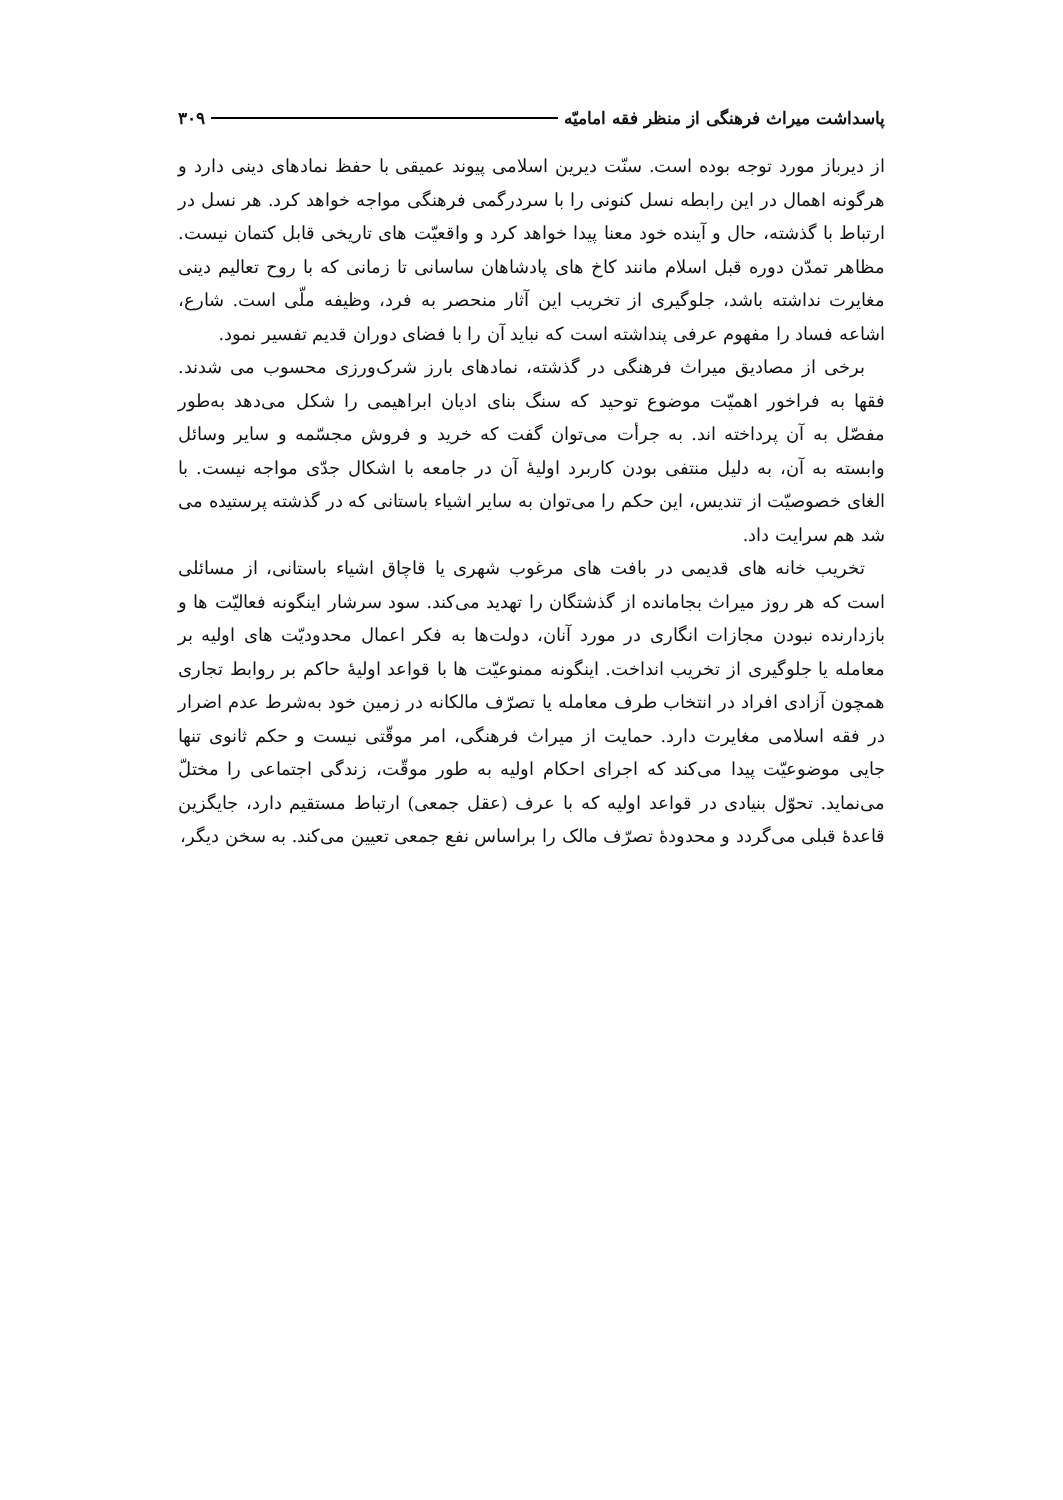پاسداشت میراث فرهنگی از منظر فقه امامیّه ۳۰۹
از دیرباز مورد توجه بوده است. سنّت دیرین اسلامی پیوند عمیقی با حفظ نمادهای دینی دارد و هرگونه اهمال در این رابطه نسل کنونی را با سردرگمی فرهنگی مواجه خواهد کرد. هر نسل در ارتباط با گذشته، حال و آینده خود معنا پیدا خواهد کرد و واقعیّت های تاریخی قابل کتمان نیست. مظاهر تمدّن دوره قبل اسلام مانند کاخ های پادشاهان ساسانی تا زمانی که با روح تعالیم دینی مغایرت نداشته باشد، جلوگیری از تخریب این آثار منحصر به فرد، وظیفه ملّی است. شارع، اشاعه فساد را مفهوم عرفی پنداشته است که نباید آن را با فضای دوران قدیم تفسیر نمود.
برخی از مصادیق میراث فرهنگی در گذشته، نمادهای بارز شرک‌ورزی محسوب می شدند. فقها به فراخور اهمیّت موضوع توحید که سنگ بنای ادیان ابراهیمی را شکل می‌دهد به‌طور مفصّل به آن پرداخته اند. به جرأت می‌توان گفت که خرید و فروش مجسّمه و سایر وسائل وابسته به آن، به دلیل منتفی بودن کاربرد اولیهٔ آن در جامعه با اشکال جدّی مواجه نیست. با الغای خصوصیّت از تندیس، این حکم را می‌توان به سایر اشیاء باستانی که در گذشته پرستیده می شد هم سرایت داد.
تخریب خانه های قدیمی در بافت های مرغوب شهری یا قاچاق اشیاء باستانی، از مسائلی است که هر روز میراث بجامانده از گذشتگان را تهدید می‌کند. سود سرشار اینگونه فعالیّت ها و بازدارنده نبودن مجازات انگاری در مورد آنان، دولت‌ها به فکر اعمال محدودیّت های اولیه بر معامله یا جلوگیری از تخریب انداخت. اینگونه ممنوعیّت ها با قواعد اولیهٔ حاکم بر روابط تجاری همچون آزادی افراد در انتخاب طرف معامله یا تصرّف مالکانه در زمین خود به‌شرط عدم اضرار در فقه اسلامی مغایرت دارد. حمایت از میراث فرهنگی، امر موقّتی نیست و حکم ثانوی تنها جایی موضوعیّت پیدا می‌کند که اجرای احکام اولیه به طور موقّت، زندگی اجتماعی را مختلّ می‌نماید. تحوّل بنیادی در قواعد اولیه که با عرف (عقل جمعی) ارتباط مستقیم دارد، جایگزین قاعدهٔ قبلی می‌گردد و محدودهٔ تصرّف مالک را براساس نفع جمعی تعیین می‌کند. به سخن دیگر،